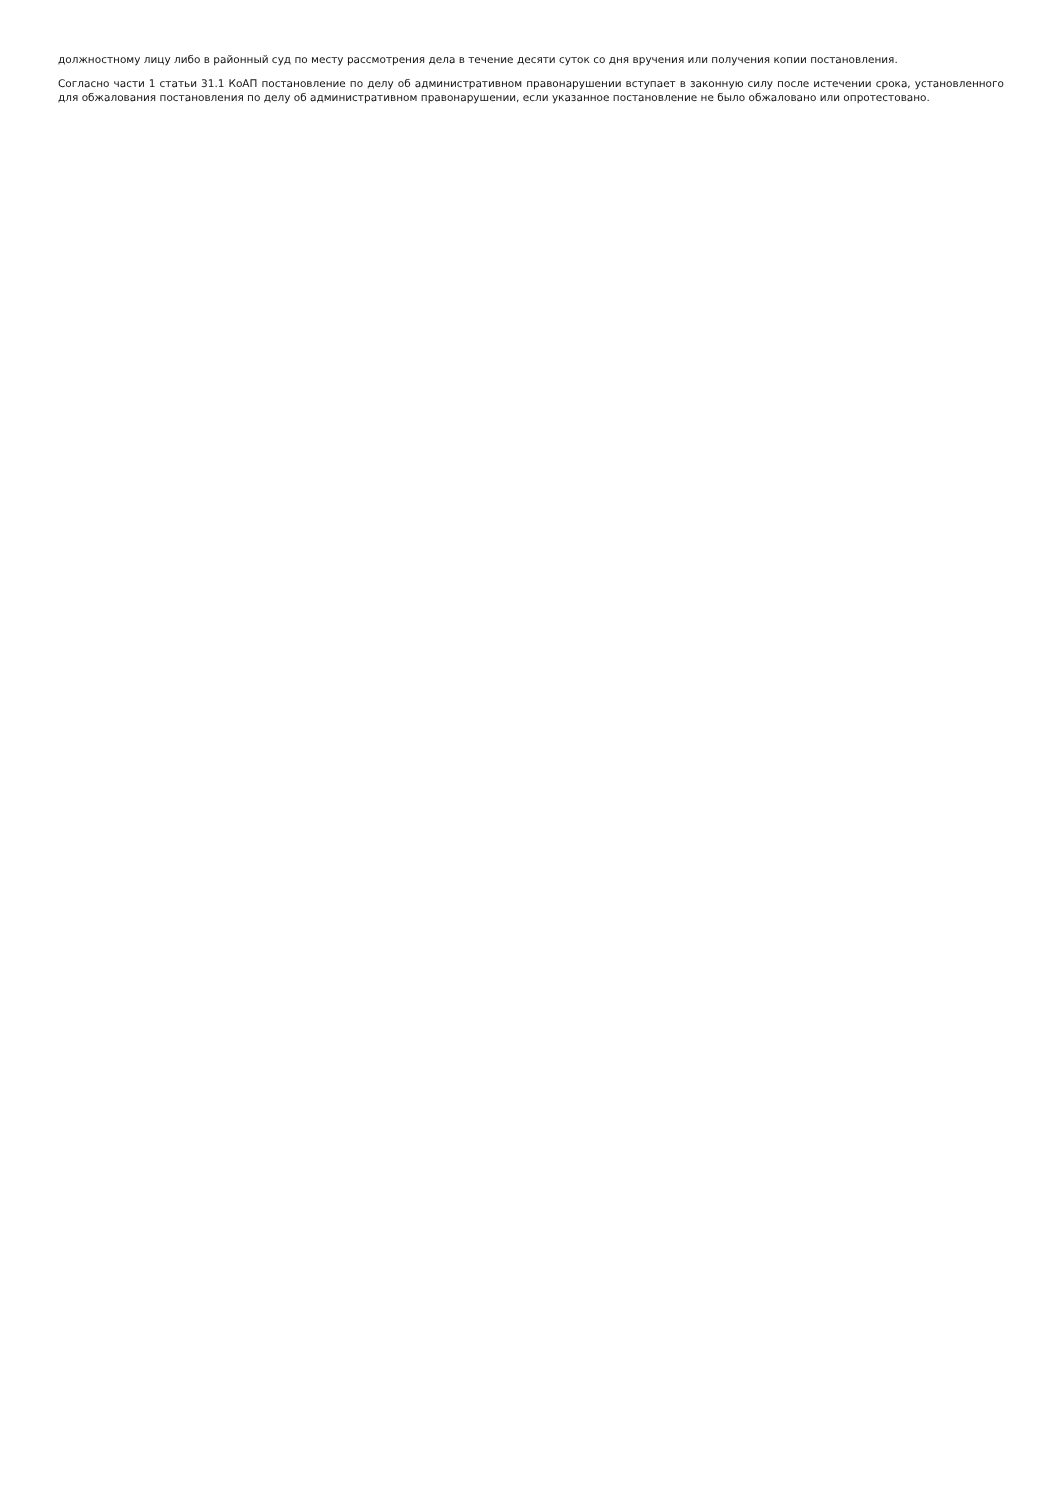должностному лицу либо в районный суд по месту рассмотрения дела в течение десяти суток со дня вручения или получения копии постановления.
Согласно части 1 статьи 31.1 КоАП постановление по делу об административном правонарушении вступает в законную силу после истечении срока, установленного для обжалования постановления по делу об административном правонарушении, если указанное постановление не было обжаловано или опротестовано.